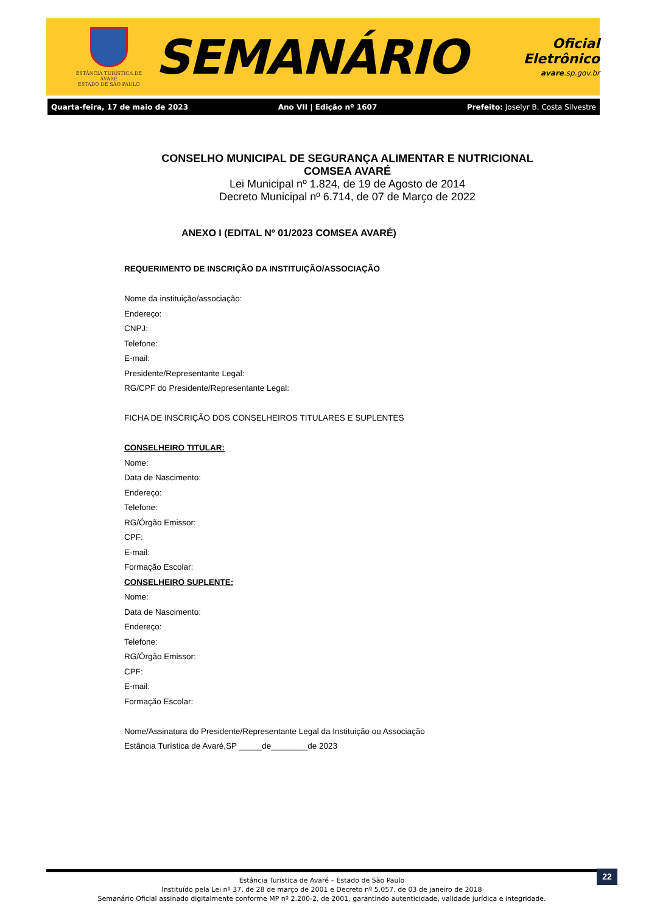ESTÂNCIA TURÍSTICA DE AVARÉ
ESTADO DE SÃO PAULO
SEMANÁRIO
Oficial Eletrônico
avare.sp.gov.br
Quarta-feira, 17 de maio de 2023 Ano VII | Edição nº 1607 Prefeito: Joselyr B. Costa Silvestre
CONSELHO MUNICIPAL DE SEGURANÇA ALIMENTAR E NUTRICIONAL
COMSEA AVARÉ
Lei Municipal nº 1.824, de 19 de Agosto de 2014
Decreto Municipal nº 6.714, de 07 de Março de 2022
ANEXO I (EDITAL Nº 01/2023 COMSEA AVARÉ)
REQUERIMENTO DE INSCRIÇÃO DA INSTITUIÇÃO/ASSOCIAÇÃO
Nome da instituição/associação:
Endereço:
CNPJ:
Telefone:
E-mail:
Presidente/Representante Legal:
RG/CPF do Presidente/Representante Legal:
FICHA DE INSCRIÇÃO DOS CONSELHEIROS TITULARES E SUPLENTES
CONSELHEIRO TITULAR:
Nome:
Data de Nascimento:
Endereço:
Telefone:
RG/Órgão Emissor:
CPF:
E-mail:
Formação Escolar:
CONSELHEIRO SUPLENTE:
Nome:
Data de Nascimento:
Endereço:
Telefone:
RG/Órgão Emissor:
CPF:
E-mail:
Formação Escolar:
Nome/Assinatura do Presidente/Representante Legal da Instituição ou Associação
Estância Turística de Avaré,SP _____de________de 2023
Estância Turística de Avaré – Estado de São Paulo
Instituído pela Lei nº 37, de 28 de março de 2001 e Decreto nº 5.057, de 03 de janeiro de 2018
Semanário Oficial assinado digitalmente conforme MP nº 2.200-2, de 2001, garantindo autenticidade, validade jurídica e integridade.
22